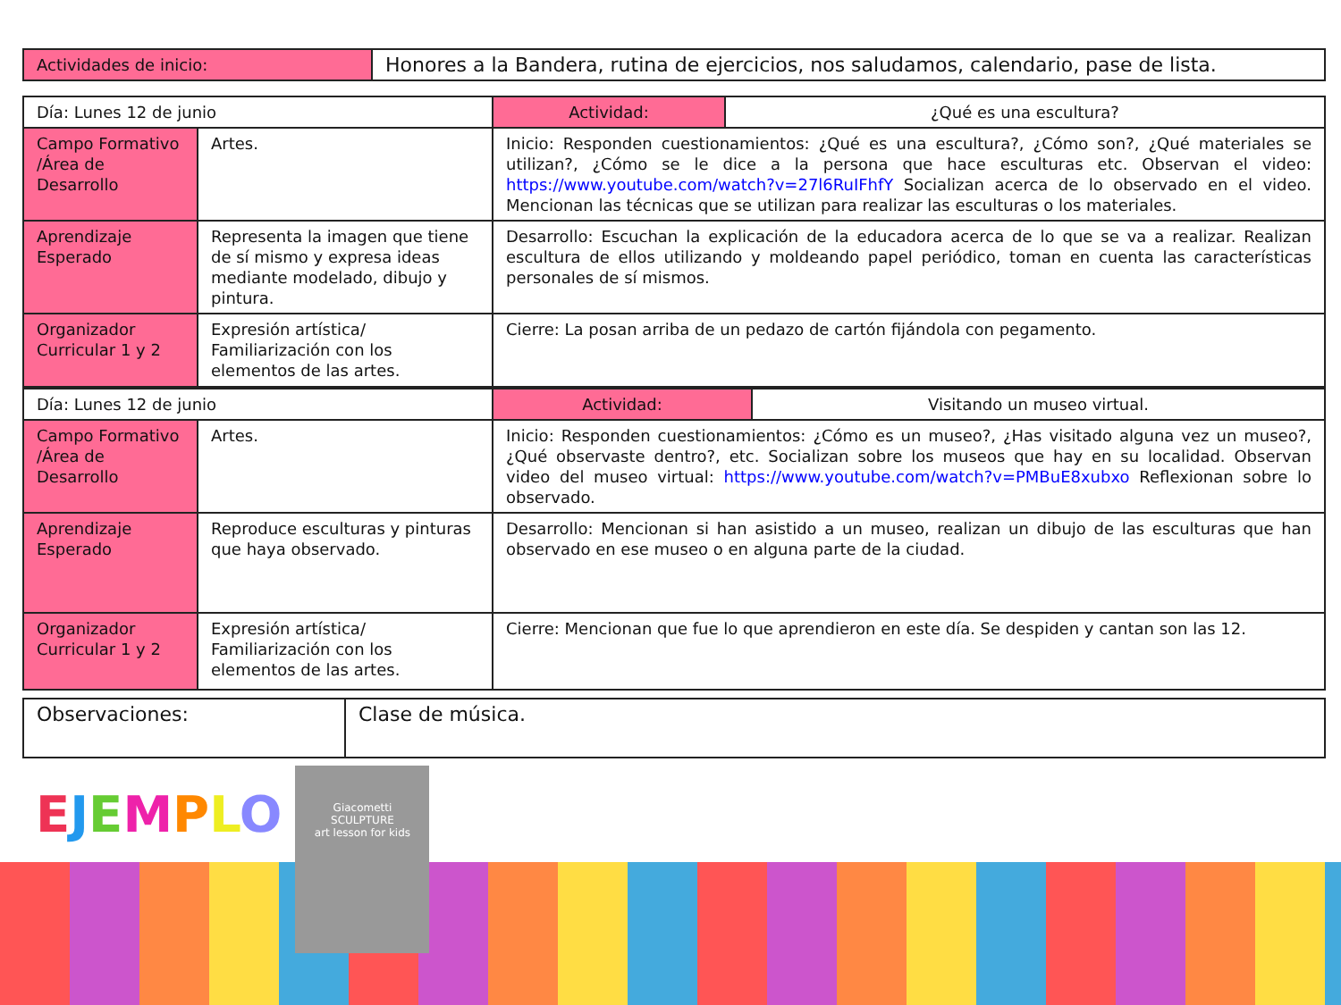| Actividades de inicio: | Honores a la Bandera, rutina de ejercicios, nos saludamos, calendario, pase de lista. |
| Día: Lunes 12 de junio | | Actividad: | ¿Qué es una escultura? |
| Campo Formativo /Área de Desarrollo | Artes. | Inicio: Responden cuestionamientos: ¿Qué es una escultura?, ¿Cómo son?, ¿Qué materiales se utilizan?, ¿Cómo se le dice a la persona que hace esculturas etc. Observan el video: https://www.youtube.com/watch?v=27l6RuIFhfY Socializan acerca de lo observado en el video. Mencionan las técnicas que se utilizan para realizar las esculturas o los materiales. | |
| Aprendizaje Esperado | Representa la imagen que tiene de sí mismo y expresa ideas mediante modelado, dibujo y pintura. | Desarrollo: Escuchan la explicación de la educadora acerca de lo que se va a realizar. Realizan escultura de ellos utilizando y moldeando papel periódico, toman en cuenta las características personales de sí mismos. | |
| Organizador Curricular 1 y 2 | Expresión artística/ Familiarización con los elementos de las artes. | Cierre: La posan arriba de un pedazo de cartón fijándola con pegamento. | |
| Día: Lunes 12 de junio | | Actividad: | Visitando un museo virtual. |
| Campo Formativo /Área de Desarrollo | Artes. | Inicio: Responden cuestionamientos: ¿Cómo es un museo?, ¿Has visitado alguna vez un museo?, ¿Qué observaste dentro?, etc. Socializan sobre los museos que hay en su localidad. Observan video del museo virtual: https://www.youtube.com/watch?v=PMBuE8xubxo Reflexionan sobre lo observado. | |
| Aprendizaje Esperado | Reproduce esculturas y pinturas que haya observado. | Desarrollo: Mencionan si han asistido a un museo, realizan un dibujo de las esculturas que han observado en ese museo o en alguna parte de la ciudad. | |
| Organizador Curricular 1 y 2 | Expresión artística/ Familiarización con los elementos de las artes. | Cierre: Mencionan que fue lo que aprendieron en este día. Se despiden y cantan son las 12. | |
| Observaciones: | Clase de música. |
EJEMPLO
Giacometti
SCULPTURE
art lesson for kids